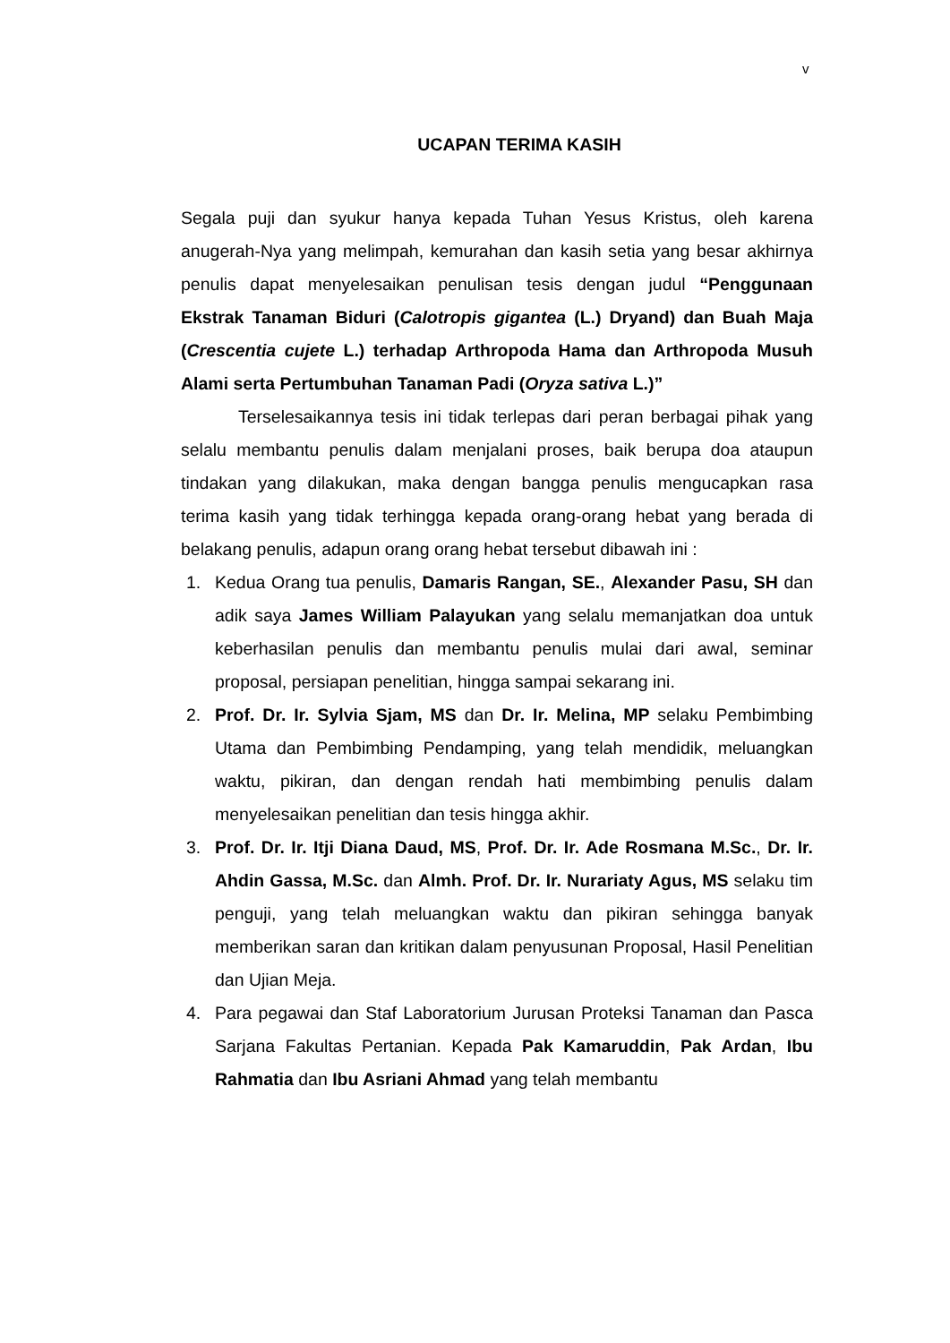v
UCAPAN TERIMA KASIH
Segala puji dan syukur hanya kepada Tuhan Yesus Kristus, oleh karena anugerah-Nya yang melimpah, kemurahan dan kasih setia yang besar akhirnya penulis dapat menyelesaikan penulisan tesis dengan judul “Penggunaan Ekstrak Tanaman Biduri (Calotropis gigantea (L.) Dryand) dan Buah Maja (Crescentia cujete L.) terhadap Arthropoda Hama dan Arthropoda Musuh Alami serta Pertumbuhan Tanaman Padi (Oryza sativa L.)”
Terselesaikannya tesis ini tidak terlepas dari peran berbagai pihak yang selalu membantu penulis dalam menjalani proses, baik berupa doa ataupun tindakan yang dilakukan, maka dengan bangga penulis mengucapkan rasa terima kasih yang tidak terhingga kepada orang-orang hebat yang berada di belakang penulis, adapun orang orang hebat tersebut dibawah ini :
1. Kedua Orang tua penulis, Damaris Rangan, SE., Alexander Pasu, SH dan adik saya James William Palayukan yang selalu memanjatkan doa untuk keberhasilan penulis dan membantu penulis mulai dari awal, seminar proposal, persiapan penelitian, hingga sampai sekarang ini.
2. Prof. Dr. Ir. Sylvia Sjam, MS dan Dr. Ir. Melina, MP selaku Pembimbing Utama dan Pembimbing Pendamping, yang telah mendidik, meluangkan waktu, pikiran, dan dengan rendah hati membimbing penulis dalam menyelesaikan penelitian dan tesis hingga akhir.
3. Prof. Dr. Ir. Itji Diana Daud, MS, Prof. Dr. Ir. Ade Rosmana M.Sc., Dr. Ir. Ahdin Gassa, M.Sc. dan Almh. Prof. Dr. Ir. Nurariaty Agus, MS selaku tim penguji, yang telah meluangkan waktu dan pikiran sehingga banyak memberikan saran dan kritikan dalam penyusunan Proposal, Hasil Penelitian dan Ujian Meja.
4. Para pegawai dan Staf Laboratorium Jurusan Proteksi Tanaman dan Pasca Sarjana Fakultas Pertanian. Kepada Pak Kamaruddin, Pak Ardan, Ibu Rahmatia dan Ibu Asriani Ahmad yang telah membantu